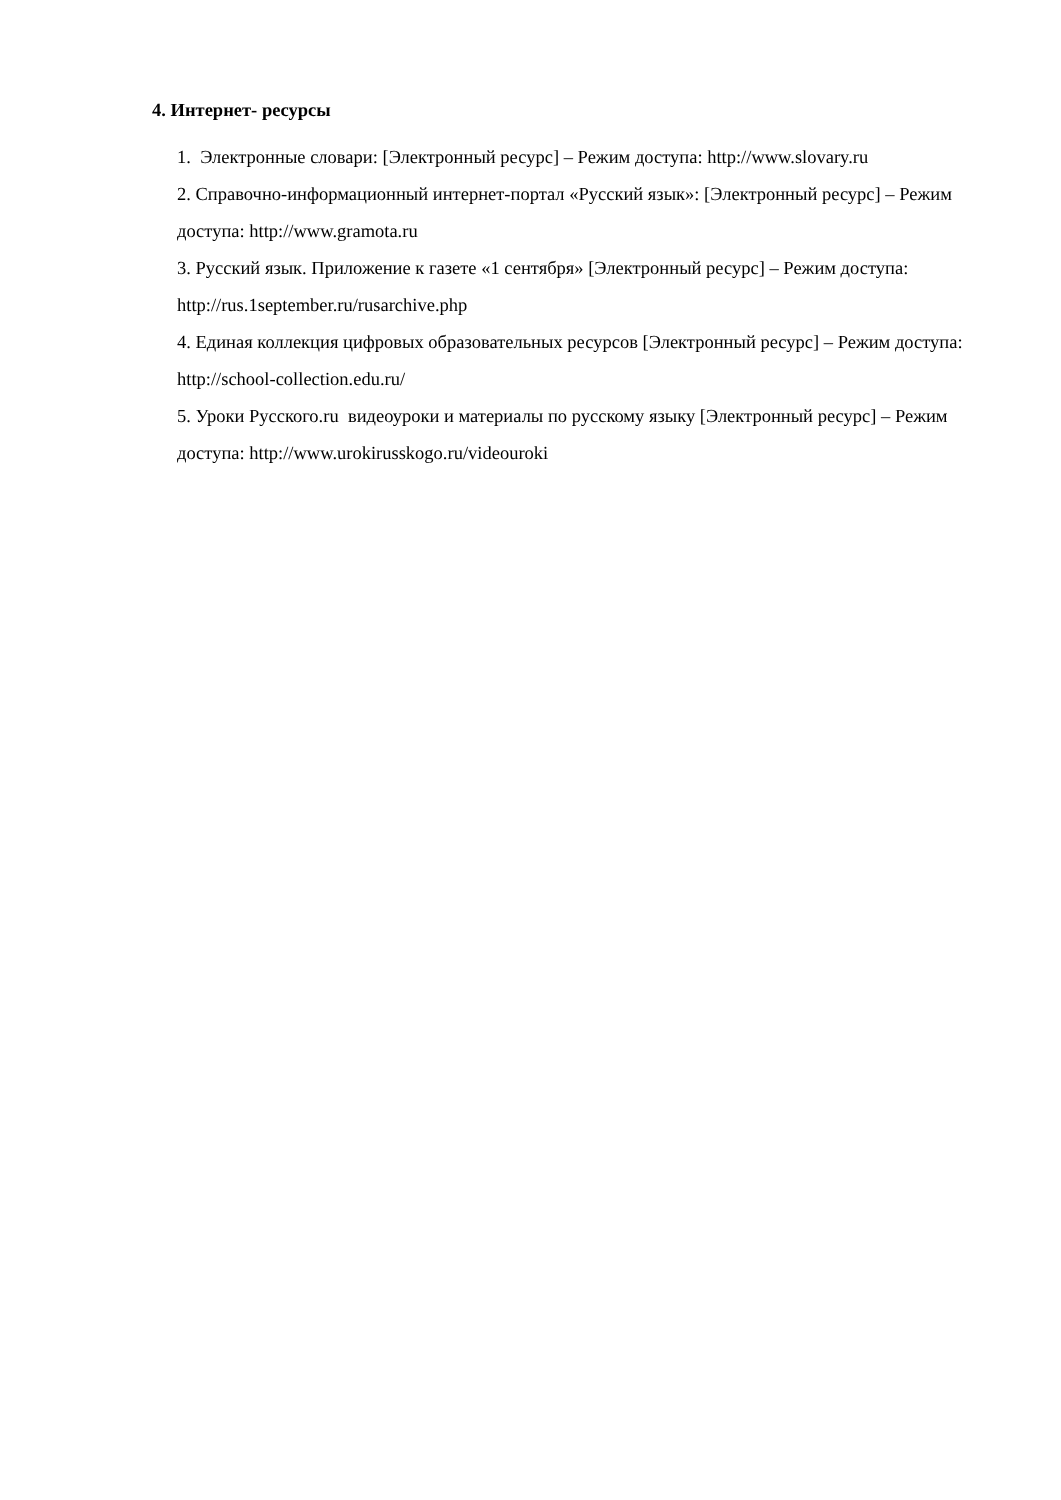4. Интернет- ресурсы
1. Электронные словари: [Электронный ресурс] – Режим доступа: http://www.slovary.ru
2. Справочно-информационный интернет-портал «Русский язык»: [Электронный ресурс] – Режим доступа: http://www.gramota.ru
3. Русский язык. Приложение к газете «1 сентября» [Электронный ресурс] – Режим доступа: http://rus.1september.ru/rusarchive.php
4. Единая коллекция цифровых образовательных ресурсов [Электронный ресурс] – Режим доступа: http://school-collection.edu.ru/
5. Уроки Русского.ru видеоуроки и материалы по русскому языку [Электронный ресурс] – Режим доступа: http://www.urokirusskogo.ru/videouroki